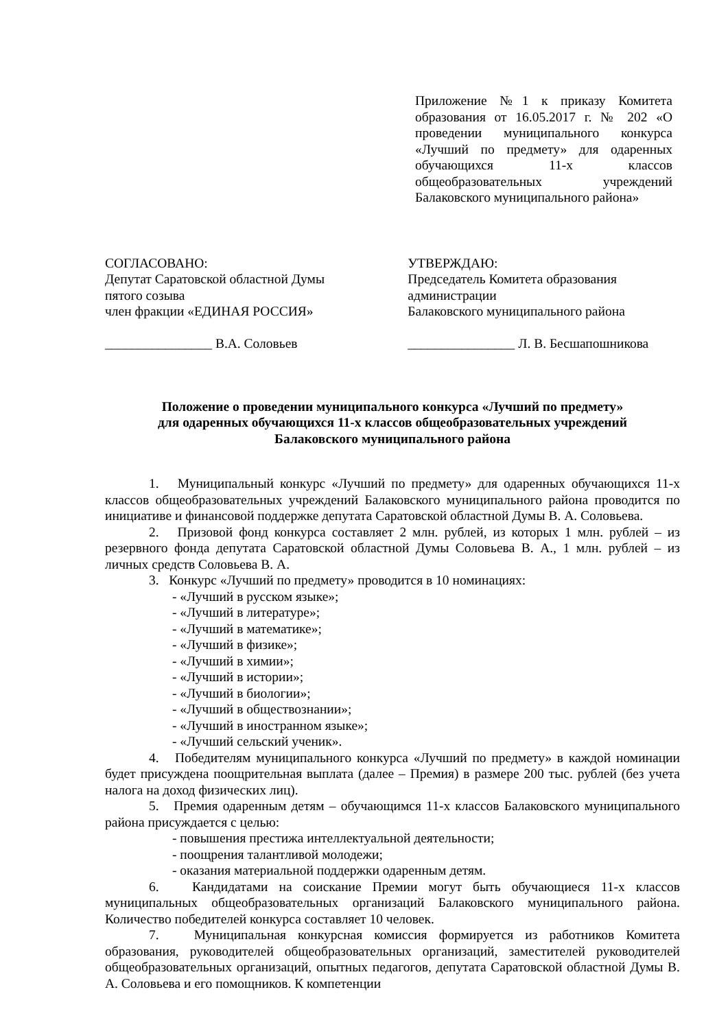Приложение №1 к приказу Комитета образования от 16.05.2017 г. № 202 «О проведении муниципального конкурса «Лучший по предмету» для одаренных обучающихся 11-х классов общеобразовательных учреждений Балаковского муниципального района»
СОГЛАСОВАНО:
Депутат Саратовской областной Думы
пятого созыва
член фракции «ЕДИНАЯ РОССИЯ»
________________ В.А. Соловьев
УТВЕРЖДАЮ:
Председатель Комитета образования
администрации
Балаковского муниципального района
________________ Л. В. Бесшапошникова
Положение о проведении муниципального конкурса «Лучший по предмету»
для одаренных обучающихся 11-х классов общеобразовательных учреждений
Балаковского муниципального района
1. Муниципальный конкурс «Лучший по предмету» для одаренных обучающихся 11-х классов общеобразовательных учреждений Балаковского муниципального района проводится по инициативе и финансовой поддержке депутата Саратовской областной Думы В. А. Соловьева.
2. Призовой фонд конкурса составляет 2 млн. рублей, из которых 1 млн. рублей – из резервного фонда депутата Саратовской областной Думы Соловьева В. А., 1 млн. рублей – из личных средств Соловьева В. А.
3. Конкурс «Лучший по предмету» проводится в 10 номинациях:
- «Лучший в русском языке»;
- «Лучший в литературе»;
- «Лучший в математике»;
- «Лучший в физике»;
- «Лучший в химии»;
- «Лучший в истории»;
- «Лучший в биологии»;
- «Лучший в обществознании»;
- «Лучший в иностранном языке»;
- «Лучший сельский ученик».
4. Победителям муниципального конкурса «Лучший по предмету» в каждой номинации будет присуждена поощрительная выплата (далее – Премия) в размере 200 тыс. рублей (без учета налога на доход физических лиц).
5. Премия одаренным детям – обучающимся 11-х классов Балаковского муниципального района присуждается с целью:
- повышения престижа интеллектуальной деятельности;
- поощрения талантливой молодежи;
- оказания материальной поддержки одаренным детям.
6. Кандидатами на соискание Премии могут быть обучающиеся 11-х классов муниципальных общеобразовательных организаций Балаковского муниципального района. Количество победителей конкурса составляет 10 человек.
7. Муниципальная конкурсная комиссия формируется из работников Комитета образования, руководителей общеобразовательных организаций, заместителей руководителей общеобразовательных организаций, опытных педагогов, депутата Саратовской областной Думы В. А. Соловьева и его помощников. К компетенции